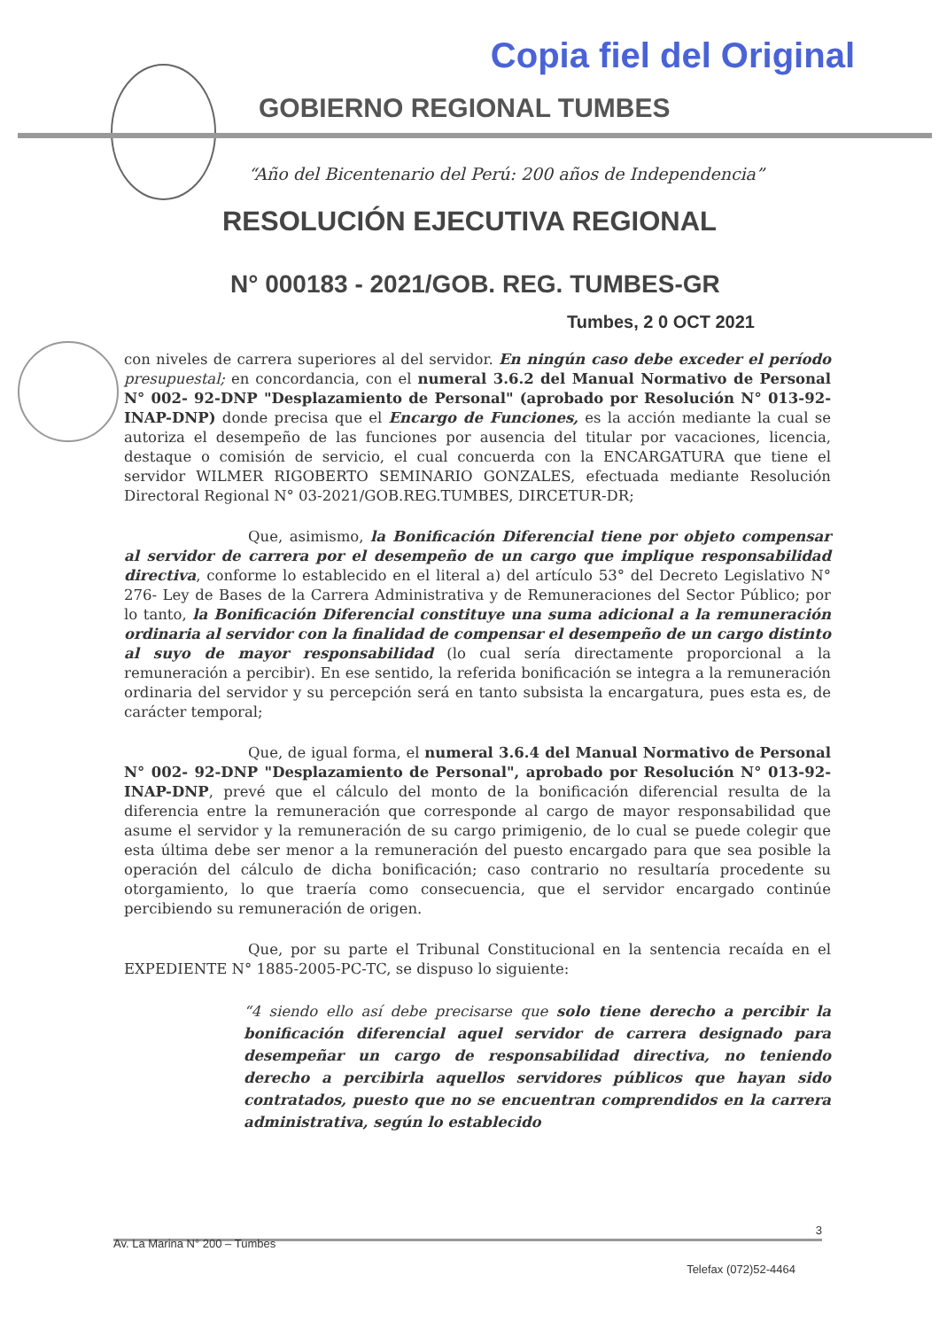Copia fiel del Original
GOBIERNO REGIONAL TUMBES
“Año del Bicentenario del Perú: 200 años de Independencia”
RESOLUCIÓN EJECUTIVA REGIONAL
N° 000183 - 2021/GOB. REG. TUMBES-GR
Tumbes, 2 0 OCT 2021
con niveles de carrera superiores al del servidor. En ningún caso debe exceder el período presupuestal; en concordancia, con el numeral 3.6.2 del Manual Normativo de Personal N° 002- 92-DNP "Desplazamiento de Personal" (aprobado por Resolución N° 013-92-INAP-DNP) donde precisa que el Encargo de Funciones, es la acción mediante la cual se autoriza el desempeño de las funciones por ausencia del titular por vacaciones, licencia, destaque o comisión de servicio, el cual concuerda con la ENCARGATURA que tiene el servidor WILMER RIGOBERTO SEMINARIO GONZALES, efectuada mediante Resolución Directoral Regional N° 03-2021/GOB.REG.TUMBES, DIRCETUR-DR;
Que, asimismo, la Bonificación Diferencial tiene por objeto compensar al servidor de carrera por el desempeño de un cargo que implique responsabilidad directiva, conforme lo establecido en el literal a) del artículo 53° del Decreto Legislativo N° 276- Ley de Bases de la Carrera Administrativa y de Remuneraciones del Sector Público; por lo tanto, la Bonificación Diferencial constituye una suma adicional a la remuneración ordinaria al servidor con la finalidad de compensar el desempeño de un cargo distinto al suyo de mayor responsabilidad (lo cual sería directamente proporcional a la remuneración a percibir). En ese sentido, la referida bonificación se integra a la remuneración ordinaria del servidor y su percepción será en tanto subsista la encargatura, pues esta es, de carácter temporal;
Que, de igual forma, el numeral 3.6.4 del Manual Normativo de Personal N° 002- 92-DNP "Desplazamiento de Personal", aprobado por Resolución N° 013-92-INAP-DNP, prevé que el cálculo del monto de la bonificación diferencial resulta de la diferencia entre la remuneración que corresponde al cargo de mayor responsabilidad que asume el servidor y la remuneración de su cargo primigenio, de lo cual se puede colegir que esta última debe ser menor a la remuneración del puesto encargado para que sea posible la operación del cálculo de dicha bonificación; caso contrario no resultaría procedente su otorgamiento, lo que traería como consecuencia, que el servidor encargado continúe percibiendo su remuneración de origen.
Que, por su parte el Tribunal Constitucional en la sentencia recaída en el EXPEDIENTE N° 1885-2005-PC-TC, se dispuso lo siguiente:
“4 siendo ello así debe precisarse que solo tiene derecho a percibir la bonificación diferencial aquel servidor de carrera designado para desempeñar un cargo de responsabilidad directiva, no teniendo derecho a percibirla aquellos servidores públicos que hayan sido contratados, puesto que no se encuentran comprendidos en la carrera administrativa, según lo establecido
3
Av. La Marina N° 200 – Tumbes
Telefax (072)52-4464